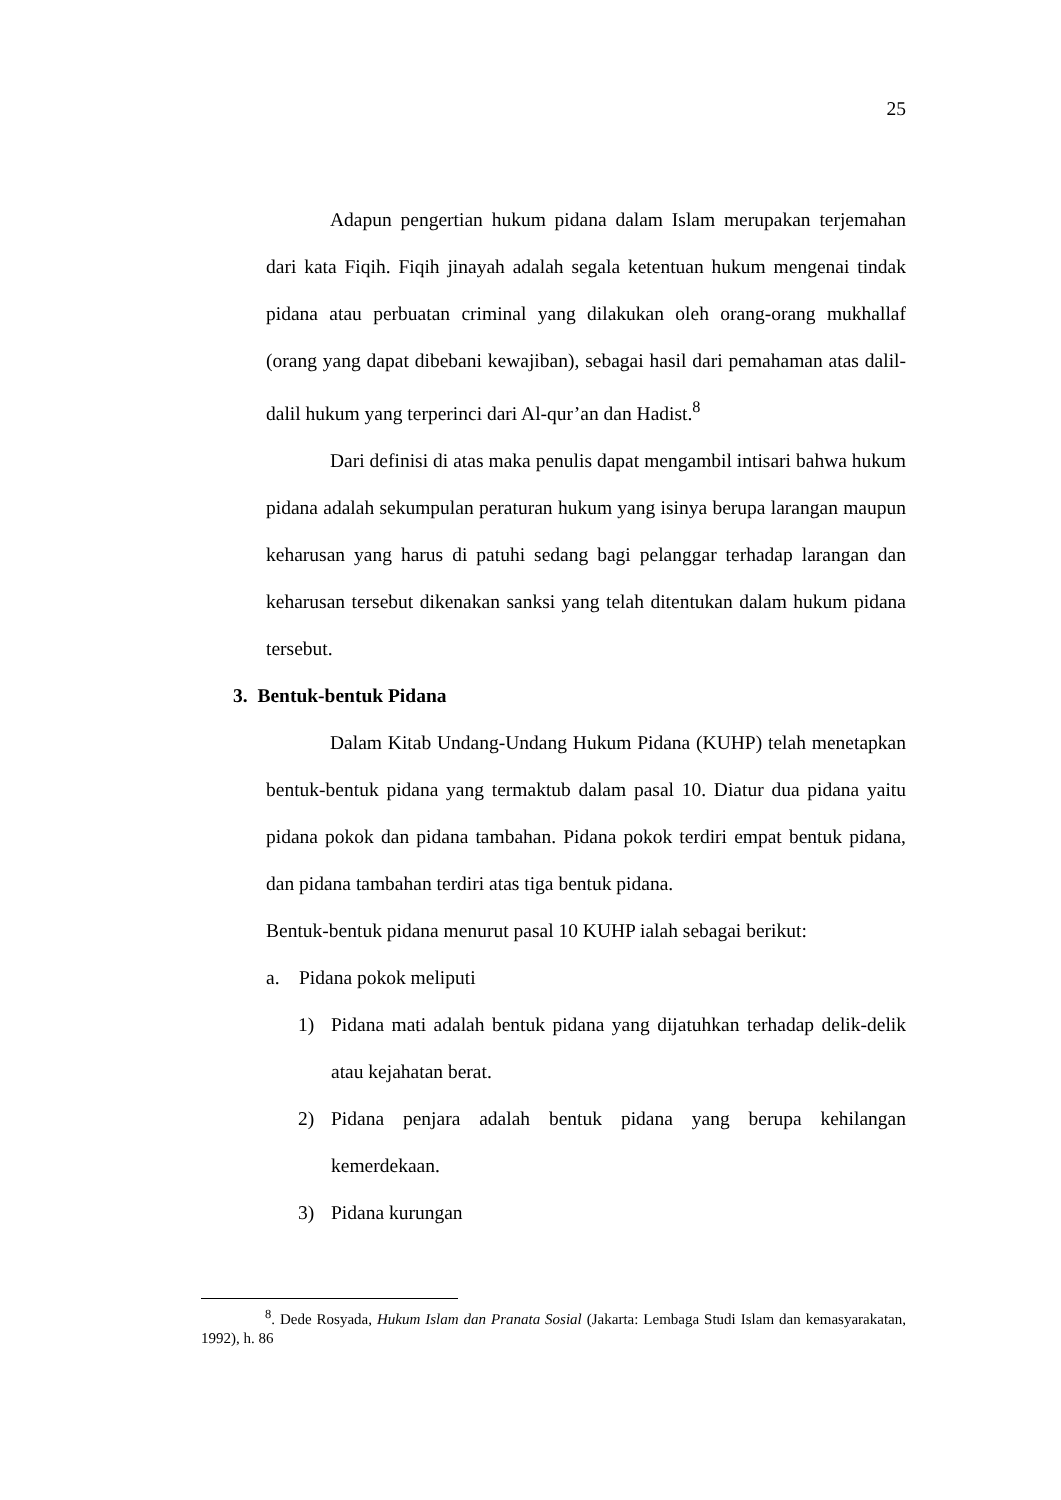25
Adapun pengertian hukum pidana dalam Islam merupakan terjemahan dari kata Fiqih. Fiqih jinayah adalah segala ketentuan hukum mengenai tindak pidana atau perbuatan criminal yang dilakukan oleh orang-orang mukhallaf (orang yang dapat dibebani kewajiban), sebagai hasil dari pemahaman atas dalil-dalil hukum yang terperinci dari Al-qur’an dan Hadist.<sup>8</sup>
Dari definisi di atas maka penulis dapat mengambil intisari bahwa hukum pidana adalah sekumpulan peraturan hukum yang isinya berupa larangan maupun keharusan yang harus di patuhi sedang bagi pelanggar terhadap larangan dan keharusan tersebut dikenakan sanksi yang telah ditentukan dalam hukum pidana tersebut.
3. Bentuk-bentuk Pidana
Dalam Kitab Undang-Undang Hukum Pidana (KUHP) telah menetapkan bentuk-bentuk pidana yang termaktub dalam pasal 10. Diatur dua pidana yaitu pidana pokok dan pidana tambahan. Pidana pokok terdiri empat bentuk pidana, dan pidana tambahan terdiri atas tiga bentuk pidana.
Bentuk-bentuk pidana menurut pasal 10 KUHP ialah sebagai berikut:
a. Pidana pokok meliputi
1) Pidana mati adalah bentuk pidana yang dijatuhkan terhadap delik-delik atau kejahatan berat.
2) Pidana penjara adalah bentuk pidana yang berupa kehilangan kemerdekaan.
3) Pidana kurungan
<sup>8</sup>. Dede Rosyada, Hukum Islam dan Pranata Sosial (Jakarta: Lembaga Studi Islam dan kemasyarakatan, 1992), h. 86